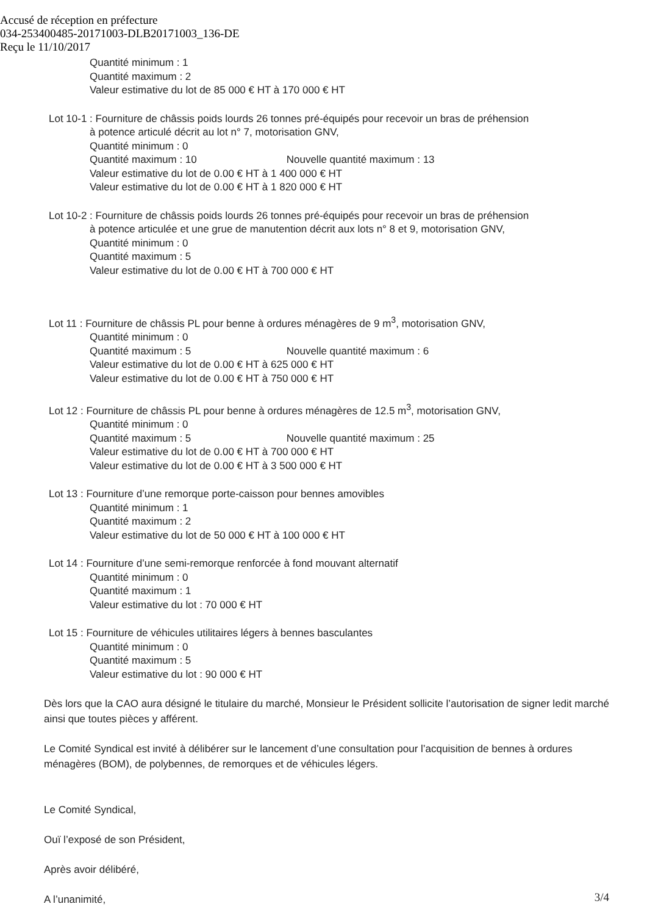Accusé de réception en préfecture
034-253400485-20171003-DLB20171003_136-DE
Reçu le 11/10/2017
Quantité minimum : 1
Quantité maximum : 2
Valeur estimative du lot de 85 000 € HT à 170 000 € HT
Lot 10-1 : Fourniture de châssis poids lourds 26 tonnes pré-équipés pour recevoir un bras de préhension
à potence articulé décrit au lot n° 7, motorisation GNV,
Quantité minimum : 0
Quantité maximum : 10 Nouvelle quantité maximum : 13
Valeur estimative du lot de 0.00 € HT à 1 400 000 € HT
Valeur estimative du lot de 0.00 € HT à 1 820 000 € HT
Lot 10-2 : Fourniture de châssis poids lourds 26 tonnes pré-équipés pour recevoir un bras de préhension
à potence articulée et une grue de manutention décrit aux lots n° 8 et 9, motorisation GNV,
Quantité minimum : 0
Quantité maximum : 5
Valeur estimative du lot de 0.00 € HT à 700 000 € HT
Lot 11 : Fourniture de châssis PL pour benne à ordures ménagères de 9 m<sup>3</sup>, motorisation GNV,
Quantité minimum : 0
Quantité maximum : 5 Nouvelle quantité maximum : 6
Valeur estimative du lot de 0.00 € HT à 625 000 € HT
Valeur estimative du lot de 0.00 € HT à 750 000 € HT
Lot 12 : Fourniture de châssis PL pour benne à ordures ménagères de 12.5 m<sup>3</sup>, motorisation GNV,
Quantité minimum : 0
Quantité maximum : 5 Nouvelle quantité maximum : 25
Valeur estimative du lot de 0.00 € HT à 700 000 € HT
Valeur estimative du lot de 0.00 € HT à 3 500 000 € HT
Lot 13 : Fourniture d’une remorque porte-caisson pour bennes amovibles
Quantité minimum : 1
Quantité maximum : 2
Valeur estimative du lot de 50 000 € HT à 100 000 € HT
Lot 14 : Fourniture d’une semi-remorque renforcée à fond mouvant alternatif
Quantité minimum : 0
Quantité maximum : 1
Valeur estimative du lot : 70 000 € HT
Lot 15 : Fourniture de véhicules utilitaires légers à bennes basculantes
Quantité minimum : 0
Quantité maximum : 5
Valeur estimative du lot : 90 000 € HT
Dès lors que la CAO aura désigné le titulaire du marché, Monsieur le Président sollicite l’autorisation de signer ledit marché ainsi que toutes pièces y afférent.
Le Comité Syndical est invité à délibérer sur le lancement d’une consultation pour l’acquisition de bennes à ordures ménagères (BOM), de polybennes, de remorques et de véhicules légers.
Le Comité Syndical,
Ouï l’exposé de son Président,
Après avoir délibéré,
A l’unanimité,
3/4